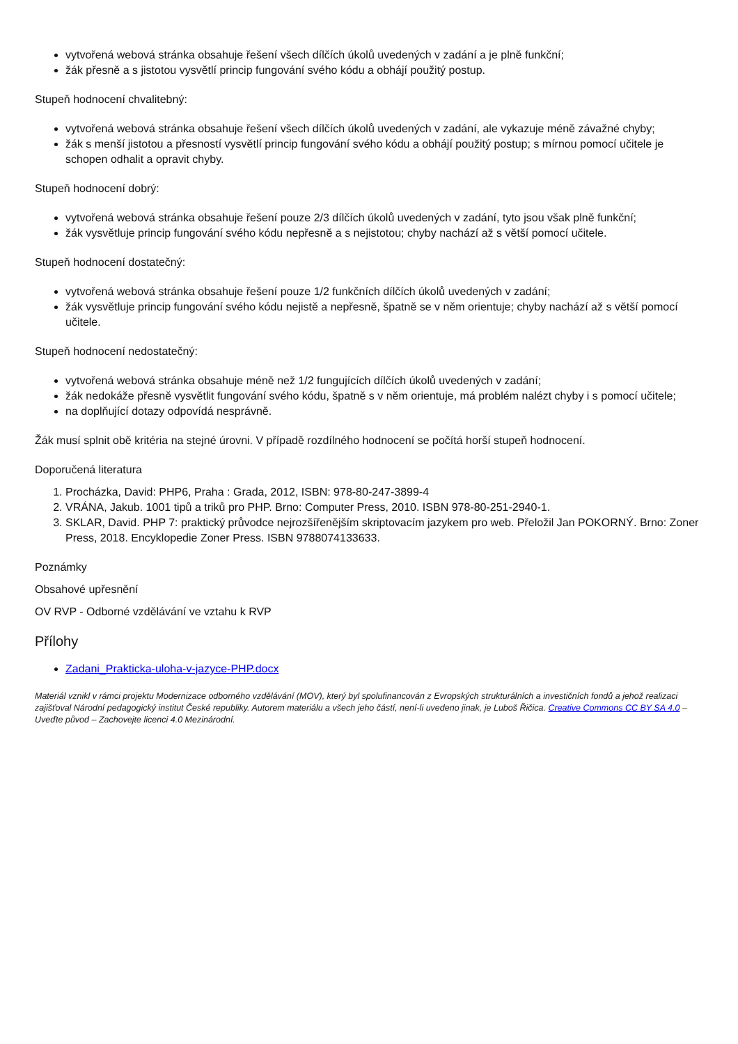vytvořená webová stránka obsahuje řešení všech dílčích úkolů uvedených v zadání a je plně funkční;
žák přesně a s jistotou vysvětlí princip fungování svého kódu a obhájí použitý postup.
Stupeň hodnocení chvalitebný:
vytvořená webová stránka obsahuje řešení všech dílčích úkolů uvedených v zadání, ale vykazuje méně závažné chyby;
žák s menší jistotou a přesností vysvětlí princip fungování svého kódu a obhájí použitý postup; s mírnou pomocí učitele je schopen odhalit a opravit chyby.
Stupeň hodnocení dobrý:
vytvořená webová stránka obsahuje řešení pouze 2/3 dílčích úkolů uvedených v zadání, tyto jsou však plně funkční;
žák vysvětluje princip fungování svého kódu nepřesně a s nejistotou; chyby nachází až s větší pomocí učitele.
Stupeň hodnocení dostatečný:
vytvořená webová stránka obsahuje řešení pouze 1/2 funkčních dílčích úkolů uvedených v zadání;
žák vysvětluje princip fungování svého kódu nejistě a nepřesně, špatně se v něm orientuje; chyby nachází až s větší pomocí učitele.
Stupeň hodnocení nedostatečný:
vytvořená webová stránka obsahuje méně než 1/2 fungujících dílčích úkolů uvedených v zadání;
žák nedokáže přesně vysvětlit fungování svého kódu, špatně s v něm orientuje, má problém nalézt chyby i s pomocí učitele;
na doplňující dotazy odpovídá nesprávně.
Žák musí splnit obě kritéria na stejné úrovni. V případě rozdílného hodnocení se počítá horší stupeň hodnocení.
Doporučená literatura
1. Procházka, David: PHP6, Praha : Grada, 2012, ISBN: 978-80-247-3899-4
2. VRÁNA, Jakub. 1001 tipů a triků pro PHP. Brno: Computer Press, 2010. ISBN 978-80-251-2940-1.
3. SKLAR, David. PHP 7: praktický průvodce nejrozšířenějším skriptovacím jazykem pro web. Přeložil Jan POKORNÝ. Brno: Zoner Press, 2018. Encyklopedie Zoner Press. ISBN 9788074133633.
Poznámky
Obsahové upřesnění
OV RVP - Odborné vzdělávání ve vztahu k RVP
Přílohy
Zadani_Prakticka-uloha-v-jazyce-PHP.docx
Materiál vznikl v rámci projektu Modernizace odborného vzdělávání (MOV), který byl spolufinancován z Evropských strukturálních a investičních fondů a jehož realizaci zajišťoval Národní pedagogický institut České republiky. Autorem materiálu a všech jeho částí, není-li uvedeno jinak, je Luboš Řičica. Creative Commons CC BY SA 4.0 – Uveďte původ – Zachovejte licenci 4.0 Mezinárodní.